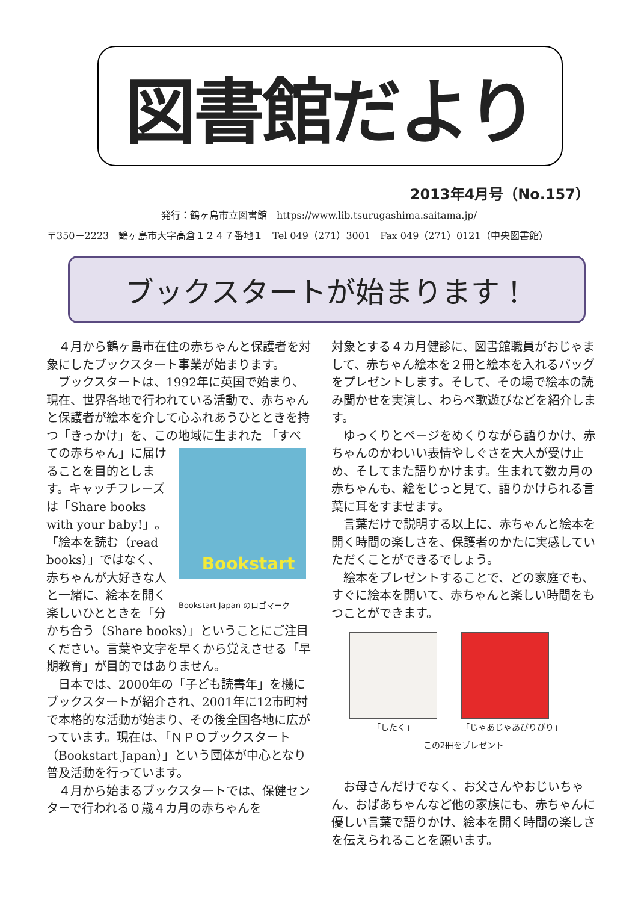図書館だより
2013年4月号（No.157）
発行：鶴ヶ島市立図書館　https://www.lib.tsurugashima.saitama.jp/
〒350－2223　鶴ヶ島市大字高倉１２４７番地１　Tel 049（271）3001　Fax 049（271）0121（中央図書館）
ブックスタートが始まります！
４月から鶴ヶ島市在住の赤ちゃんと保護者を対象にしたブックスタート事業が始まります。
ブックスタートは、1992年に英国で始まり、現在、世界各地で行われている活動で、赤ちゃんと保護者が絵本を介して心ふれあうひとときを持つ「きっかけ」を、この地域に生まれた Bookstart
Bookstart Japan のロゴマーク 「すべての赤ちゃん」に届けることを目的とします。キャッチフレーズは「Share books with your baby!」。「絵本を読む（read books）」ではなく、赤ちゃんが大好きな人と一緒に、絵本を開く楽しいひとときを「分かち合う（Share books）」ということにご注目ください。言葉や文字を早くから覚えさせる「早期教育」が目的ではありません。
日本では、2000年の「子ども読書年」を機にブックスタートが紹介され、2001年に12市町村で本格的な活動が始まり、その後全国各地に広がっています。現在は、「ＮＰＯブックスタート（Bookstart Japan）」という団体が中心となり普及活動を行っています。
４月から始まるブックスタートでは、保健センターで行われる０歳４カ月の赤ちゃんを
対象とする４カ月健診に、図書館職員がおじゃまして、赤ちゃん絵本を２冊と絵本を入れるバッグをプレゼントします。そして、その場で絵本の読み聞かせを実演し、わらべ歌遊びなどを紹介します。
ゆっくりとページをめくりながら語りかけ、赤ちゃんのかわいい表情やしぐさを大人が受け止め、そしてまた語りかけます。生まれて数カ月の赤ちゃんも、絵をじっと見て、語りかけられる言葉に耳をすませます。
言葉だけで説明する以上に、赤ちゃんと絵本を開く時間の楽しさを、保護者のかたに実感していただくことができるでしょう。
絵本をプレゼントすることで、どの家庭でも、すぐに絵本を開いて、赤ちゃんと楽しい時間をもつことができます。
「したく」 「じゃあじゃあびりびり」
この2冊をプレゼント
お母さんだけでなく、お父さんやおじいちゃん、おばあちゃんなど他の家族にも、赤ちゃんに優しい言葉で語りかけ、絵本を開く時間の楽しさを伝えられることを願います。